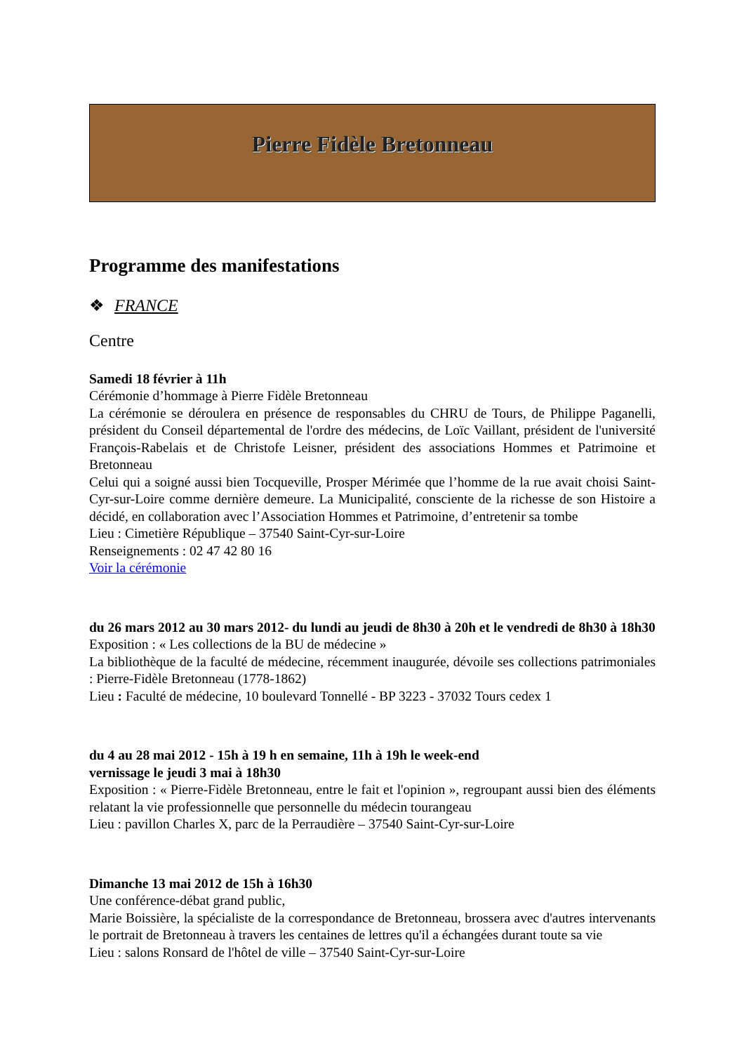Pierre Fidèle Bretonneau
Programme des manifestations
❖ FRANCE
Centre
Samedi 18 février à 11h
Cérémonie d’hommage à Pierre Fidèle Bretonneau
La cérémonie se déroulera en présence de responsables du CHRU de Tours, de Philippe Paganelli, président du Conseil départemental de l'ordre des médecins, de Loïc Vaillant, président de l'université François-Rabelais et de Christofe Leisner, président des associations Hommes et Patrimoine et Bretonneau
Celui qui a soigné aussi bien Tocqueville, Prosper Mérimée que l’homme de la rue avait choisi Saint-Cyr-sur-Loire comme dernière demeure. La Municipalité, consciente de la richesse de son Histoire a décidé, en collaboration avec l’Association Hommes et Patrimoine, d’entretenir sa tombe
Lieu : Cimetière République – 37540 Saint-Cyr-sur-Loire
Renseignements : 02 47 42 80 16
Voir la cérémonie
du 26 mars 2012 au 30 mars 2012- du lundi au jeudi de 8h30 à 20h et le vendredi de 8h30 à 18h30
Exposition : « Les collections de la BU de médecine »
La bibliothèque de la faculté de médecine, récemment inaugurée, dévoile ses collections patrimoniales : Pierre-Fidèle Bretonneau (1778-1862)
Lieu : Faculté de médecine, 10 boulevard Tonnellé - BP 3223 - 37032 Tours cedex 1
du 4 au 28 mai 2012 - 15h à 19 h en semaine, 11h à 19h le week-end
vernissage le jeudi 3 mai à 18h30
Exposition : « Pierre-Fidèle Bretonneau, entre le fait et l'opinion », regroupant aussi bien des éléments relatant la vie professionnelle que personnelle du médecin tourangeau
Lieu : pavillon Charles X, parc de la Perraudière – 37540 Saint-Cyr-sur-Loire
Dimanche 13 mai 2012 de 15h à 16h30
Une conférence-débat grand public,
Marie Boissière, la spécialiste de la correspondance de Bretonneau, brossera avec d'autres intervenants le portrait de Bretonneau à travers les centaines de lettres qu'il a échangées durant toute sa vie
Lieu : salons Ronsard de l'hôtel de ville – 37540 Saint-Cyr-sur-Loire